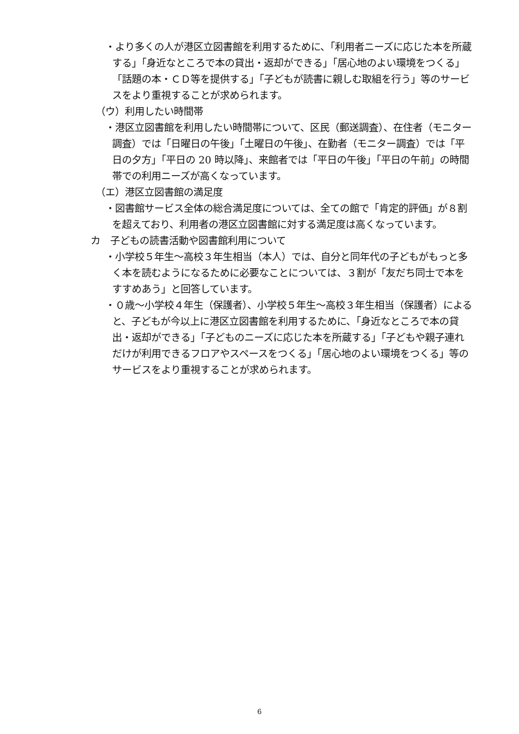・より多くの人が港区立図書館を利用するために、「利用者ニーズに応じた本を所蔵する」「身近なところで本の貸出・返却ができる」「居心地のよい環境をつくる」「話題の本・ＣＤ等を提供する」「子どもが読書に親しむ取組を行う」等のサービスをより重視することが求められます。
（ウ）利用したい時間帯
・港区立図書館を利用したい時間帯について、区民（郵送調査）、在住者（モニター調査）では「日曜日の午後」「土曜日の午後」、在勤者（モニター調査）では「平日の夕方」「平日の 20 時以降」、来館者では「平日の午後」「平日の午前」の時間帯での利用ニーズが高くなっています。
（エ）港区立図書館の満足度
・図書館サービス全体の総合満足度については、全ての館で「肯定的評価」が８割を超えており、利用者の港区立図書館に対する満足度は高くなっています。
カ　子どもの読書活動や図書館利用について
・小学校５年生～高校３年生相当（本人）では、自分と同年代の子どもがもっと多く本を読むようになるために必要なことについては、３割が「友だち同士で本をすすめあう」と回答しています。
・０歳～小学校４年生（保護者）、小学校５年生～高校３年生相当（保護者）によると、子どもが今以上に港区立図書館を利用するために、「身近なところで本の貸出・返却ができる」「子どものニーズに応じた本を所蔵する」「子どもや親子連れだけが利用できるフロアやスペースをつくる」「居心地のよい環境をつくる」等のサービスをより重視することが求められます。
6